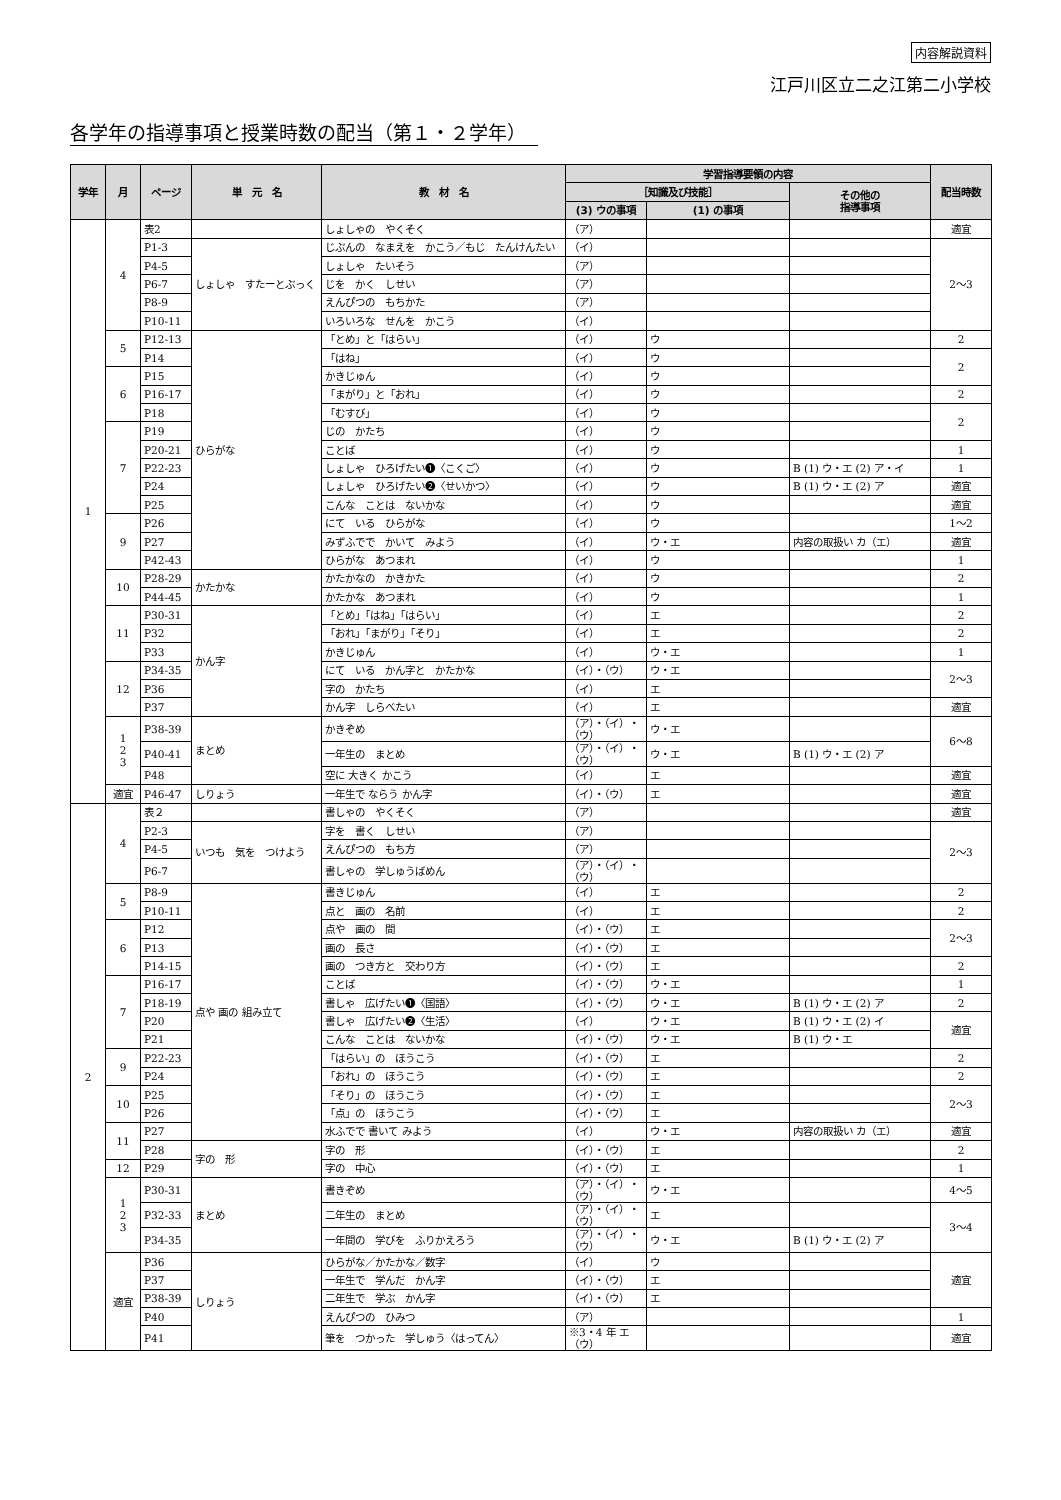内容解説資料
江戸川区立二之江第二小学校
各学年の指導事項と授業時数の配当（第１・２学年）
| 学年 | 月 | ページ | 単 元 名 | 教 材 名 | 学習指導要領の内容 | | | 配当時数 |
| --- | --- | --- | --- | --- | --- | --- | --- | --- |
| | | | | | ［知識及び技能］ | | その他の 指導事項 | |
| | | | | | (3) ウの事項 | (1) の事項 | | |
| 1 | 4 | 表2 | | しょしゃの やくそく | （ア） | | | 適宜 |
| | | P1-3 | しょしゃ すたーとぶっく | じぶんの なまえを かこう／もじ たんけんたい | （イ） | | | 2〜3 |
| | | P4-5 | | しょしゃ たいそう | （ア） | | | |
| | | P6-7 | | じを かく しせい | （ア） | | | |
| | | P8-9 | | えんぴつの もちかた | （ア） | | | |
| | | P10-11 | | いろいろな せんを かこう | （イ） | | | |
| | 5 | P12-13 | ひらがな | 「とめ」と「はらい」 | （イ） | ウ | | 2 |
| | | P14 | | 「はね」 | （イ） | ウ | | 2 |
| | 6 | P15 | | かきじゅん | （イ） | ウ | | |
| | | P16-17 | | 「まがり」と「おれ」 | （イ） | ウ | | 2 |
| | | P18 | | 「むすび」 | （イ） | ウ | | 2 |
| | 7 | P19 | | じの かたち | （イ） | ウ | | |
| | | P20-21 | | ことば | （イ） | ウ | | 1 |
| | | P22-23 | | しょしゃ ひろげたい❶〈こくご〉 | （イ） | ウ | B (1) ウ・エ (2) ア・イ | 1 |
| | | P24 | | しょしゃ ひろげたい❷〈せいかつ〉 | （イ） | ウ | B (1) ウ・エ (2) ア | 適宜 |
| | | P25 | | こんな ことは ないかな | （イ） | ウ | | 適宜 |
| | 9 | P26 | | にて いる ひらがな | （イ） | ウ | | 1〜2 |
| | | P27 | | みずふでで かいて みよう | （イ） | ウ・エ | 内容の取扱い カ（エ） | 適宜 |
| | | P42-43 | | ひらがな あつまれ | （イ） | ウ | | 1 |
| | 10 | P28-29 | かたかな | かたかなの かきかた | （イ） | ウ | | 2 |
| | | P44-45 | | かたかな あつまれ | （イ） | ウ | | 1 |
| | 11 | P30-31 | かん字 | 「とめ」「はね」「はらい」 | （イ） | エ | | 2 |
| | | P32 | | 「おれ」「まがり」「そり」 | （イ） | エ | | 2 |
| | | P33 | | かきじゅん | （イ） | ウ・エ | | 1 |
| | 12 | P34-35 | | にて いる かん字と かたかな | （イ）・（ウ） | ウ・エ | | 2〜3 |
| | | P36 | | 字の かたち | （イ） | エ | | |
| | | P37 | | かん字 しらべたい | （イ） | エ | | 適宜 |
| | 1 2 3 | P38-39 | まとめ | かきぞめ | （ア）・（イ）・（ウ） | ウ・エ | | 6〜8 |
| | | P40-41 | | 一年生の まとめ | （ア）・（イ）・（ウ） | ウ・エ | B (1) ウ・エ (2) ア | |
| | | P48 | | 空に 大きく かこう | （イ） | エ | | 適宜 |
| | 適宜 | P46-47 | しりょう | 一年生で ならう かん字 | （イ）・（ウ） | エ | | 適宜 |
| 2 | 4 | 表２ | | 書しゃの やくそく | （ア） | | | 適宜 |
| | | P2-3 | いつも 気を つけよう | 字を 書く しせい | （ア） | | | 2〜3 |
| | | P4-5 | | えんぴつの もち方 | （ア） | | | |
| | | P6-7 | | 書しゃの 学しゅうばめん | （ア）・（イ）・（ウ） | | | |
| | 5 | P8-9 | 点や 画の 組み立て | 書きじゅん | （イ） | エ | | 2 |
| | | P10-11 | | 点と 画の 名前 | （イ） | エ | | 2 |
| | 6 | P12 | | 点や 画の 間 | （イ）・（ウ） | エ | | 2〜3 |
| | | P13 | | 画の 長さ | （イ）・（ウ） | エ | | |
| | | P14-15 | | 画の つき方と 交わり方 | （イ）・（ウ） | エ | | 2 |
| | 7 | P16-17 | | ことば | （イ）・（ウ） | ウ・エ | | 1 |
| | | P18-19 | | 書しゃ 広げたい❶〈国語〉 | （イ）・（ウ） | ウ・エ | B (1) ウ・エ (2) ア | 2 |
| | | P20 | | 書しゃ 広げたい❷〈生活〉 | （イ） | ウ・エ | B (1) ウ・エ (2) イ | 適宜 |
| | | P21 | | こんな ことは ないかな | （イ）・（ウ） | ウ・エ | B (1) ウ・エ | |
| | 9 | P22-23 | | 「はらい」の ほうこう | （イ）・（ウ） | エ | | 2 |
| | | P24 | | 「おれ」の ほうこう | （イ）・（ウ） | エ | | 2 |
| | 10 | P25 | | 「そり」の ほうこう | （イ）・（ウ） | エ | | 2〜3 |
| | | P26 | | 「点」の ほうこう | （イ）・（ウ） | エ | | |
| | 11 | P27 | | 水ふでで 書いて みよう | （イ） | ウ・エ | 内容の取扱い カ（エ） | 適宜 |
| | | P28 | 字の 形 | 字の 形 | （イ）・（ウ） | エ | | 2 |
| | 12 | P29 | | 字の 中心 | （イ）・（ウ） | エ | | 1 |
| | 1 2 3 | P30-31 | まとめ | 書きぞめ | （ア）・（イ）・（ウ） | ウ・エ | | 4〜5 |
| | | P32-33 | | 二年生の まとめ | （ア）・（イ）・（ウ） | エ | | 3〜4 |
| | | P34-35 | | 一年間の 学びを ふりかえろう | （ア）・（イ）・（ウ） | ウ・エ | B (1) ウ・エ (2) ア | |
| | 適宜 | P36 | しりょう | ひらがな／かたかな／数字 | （イ） | ウ | | 適宜 |
| | | P37 | | 一年生で 学んだ かん字 | （イ）・（ウ） | エ | | |
| | | P38-39 | | 二年生で 学ぶ かん字 | （イ）・（ウ） | エ | | |
| | | P40 | | えんぴつの ひみつ | （ア） | | | 1 |
| | | P41 | | 筆を つかった 学しゅう〈はってん〉 | ※3・4 年 エ（ウ） | | | 適宜 |